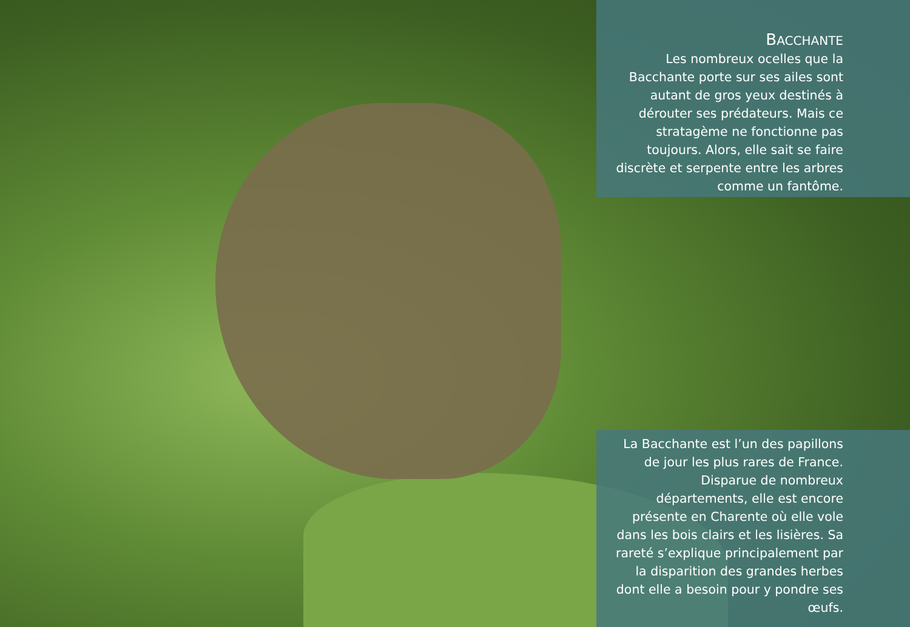BACCHANTE
Les nombreux ocelles que la Bacchante porte sur ses ailes sont autant de gros yeux destinés à dérouter ses prédateurs. Mais ce stratagème ne fonctionne pas toujours. Alors, elle sait se faire discrète et serpente entre les arbres comme un fantôme.
La Bacchante est l’un des papillons de jour les plus rares de France. Disparue de nombreux départements, elle est encore présente en Charente où elle vole dans les bois clairs et les lisières. Sa rareté s’explique principalement par la disparition des grandes herbes dont elle a besoin pour y pondre ses œufs.